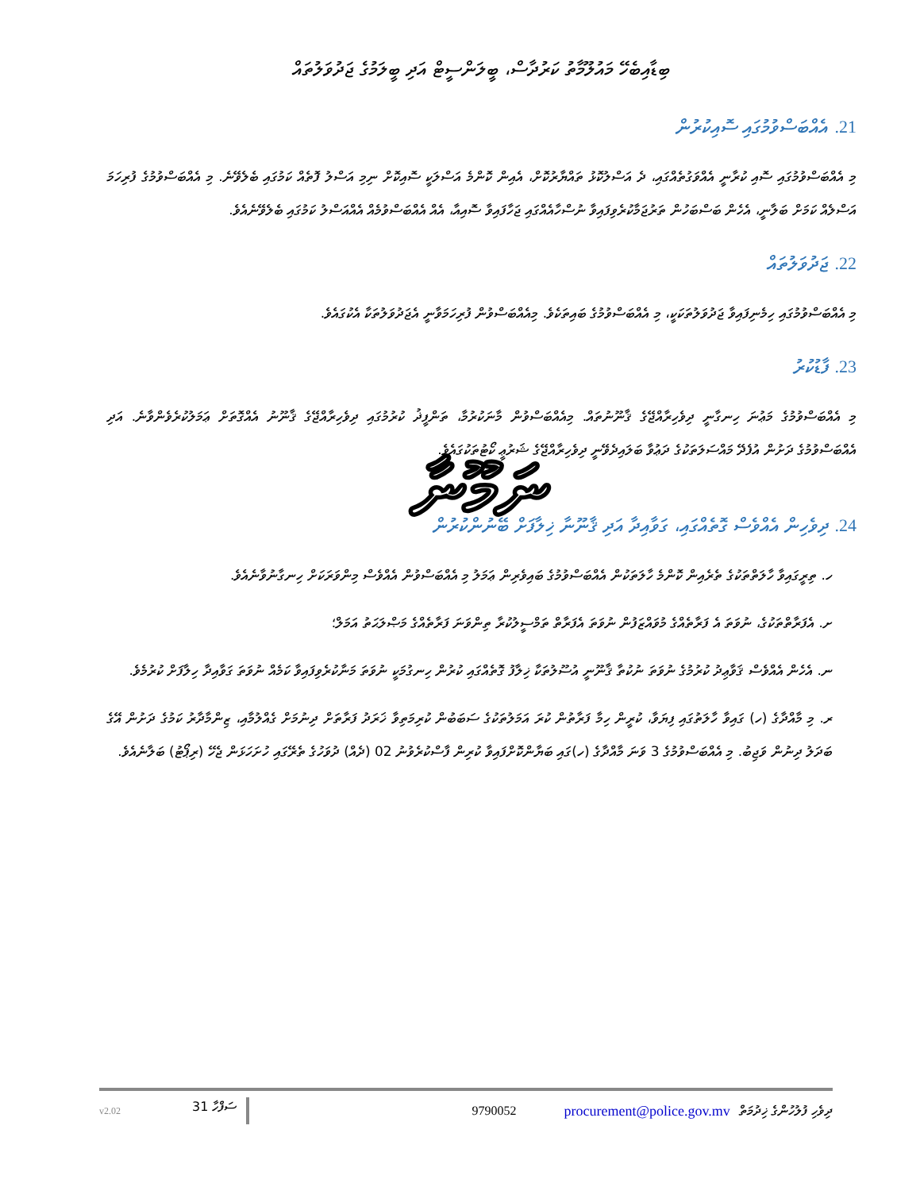ބިޑާއިބެހޭ މައުލޫމާތު ކަރުދާސް، ބީލަންސީޓް އަދި ބީލަމުގެ ޖަދުވަލުތައް
21. އެއްބަސްވުމުގައި ސޮއިކުރުން
މި އެއްބަސްވުމުގައި ސޮއި ކުރާނީ އެއްވަގުތެއްގައި، ދެ އަސްލުކޮޅު ތައްޔާރުކޮށް، އެއިން ކޮންމެ އަސްލަކީ ސޮއިކޮށް ނިމި އަސްލު ފޮތެއް ކަމުގައި ބެލެވޭނެ. މި އެއްބަސްވުމުގެ ފުރިހަމަ އަސްލެއް ކަމަށް ބަލާނީ، އެހެން ބަސްބަހުން ތަރުޖަމާކުރެވިފައިވާ ނުސްހާއެއްގައި ޖަހާފައިވާ ސޮއިއާ، އެއް އެއްބަސްވުމެއް އެއްއަސްލު ކަމުގައި ބެލެވޭނެއެވެ.
22. ޖަދުވަލުތައް
މި އެއްބަސްވުމުގައި ހިމެނިފައިވާ ޖަދުވަލުތަކަކީ، މި އެއްބަސްވުމުގެ ބައިތަކެވެ. މިއެއްބަސްވުން ފުރިހަމަވާނީ އެޖަދުވަލުތަކާ އެކުގައެވެ.
23. ފާޑުކުރު
މި އެއްބަސްވުމުގެ މަޢުނަ ހިނގާނީ ދިވެހިރާއްޖޭގެ ޤާނޫނުތައް. މިއެއްބަސްވުން މާނަކުރުމާ، ތަންފީޛު ކުރުމުގައި ދިވެހިރާއްޖޭގެ ޤާނޫނު އެއްގޮތަށް ޢަމަލުކުރެވެންވާނެ. އަދި އެއްބަސްވުމުގެ ދަށުން އުފެދޭ މައްސަލަތަކުގެ ދަޢުވާ ބަލައިދެވޭނީ ދިވެހިރާއްޖޭގެ ޝަރުޢީ ކޯޓުތަކުގައެވެ.
ނަމޫނާ
24. ދިވެހިން އެއްވެސް ގޮތެއްގައި، ގަވާއިދާ އަދި ޤާނޫނާ ޚިލާފަށް ބޭނުންކުރުން
ހ. ތިރީގައިވާ ހާލަތްތަކުގެ ތެރެއިން ކޮންމެ ހާލަތަކުން އެއްބަސްވުމުގެ ބައިވެރިން ޢަމަލު މި އެއްބަސްވުން އެއްވެސް މިންވަރަކަށް ހިނގާނުވާނެއެވެ.
ށ. އެފަރާތްތަކުގެ، ނުވަތަ އެ ފަރާތެއްގެ މުވައްޒަފުން ނުވަތަ އެފަރާތް ތަމްސީލުކުރާ ތިންވަނަ ފަރާތެއްގެ މަޞްލަޙަތު އަމަލް؛
ނ. އެހެން އެއްވެސް ޤަވާޢިދު ކުރުމުގެ ނުވަތަ ނުކުތާ ޤާނޫނީ އުސޫލުތަކާ ޚިލާފު ގޮތެއްގައި ކުރުން ހިނގުމަކީ ނުވަތަ މަނާކުރެވިފައިވާ ކަމެއް ނުވަތަ ގަވާއިދާ ހިލާފަށް ކުރުމެވެ.
ރ. މި މާއްދާގެ (ހ) ގައިވާ ހާލަތުގައި ފިޔަވާ، ކުރީން ހިމާ ފަރާތުން ކުރަ އަމަލުތަކުގެ ސަބަބުން ކުރިމަތިވާ ޚަރަދު ފަރާތަށް ދިނުމަށް ގެއްލުމާއި، ޒިންމާދާރު ކަމުގެ ދަށުން އޭގެ ބަދަލު ދިނުން ވަޖިބު. މި އެއްބަސްވުމުގެ 3 ވަނަ މާއްދާގެ (ހ)ގައި ބަޔާންކޮށްފައިވާ ކުރިން ފާސްކުރެވުނު 02 (ދެއް) ދުވަހުގެ ތެރޭގައި ހުށަހަޅަން ޖެހޭ (ރިޕޯޓު) ބަލާނެއެވެ.
v2.02 ސަފްހާ 31 9790052 procurement@police.gov.mv ދިވެހި ފުލުހުންގެ ޚިދުމަތް